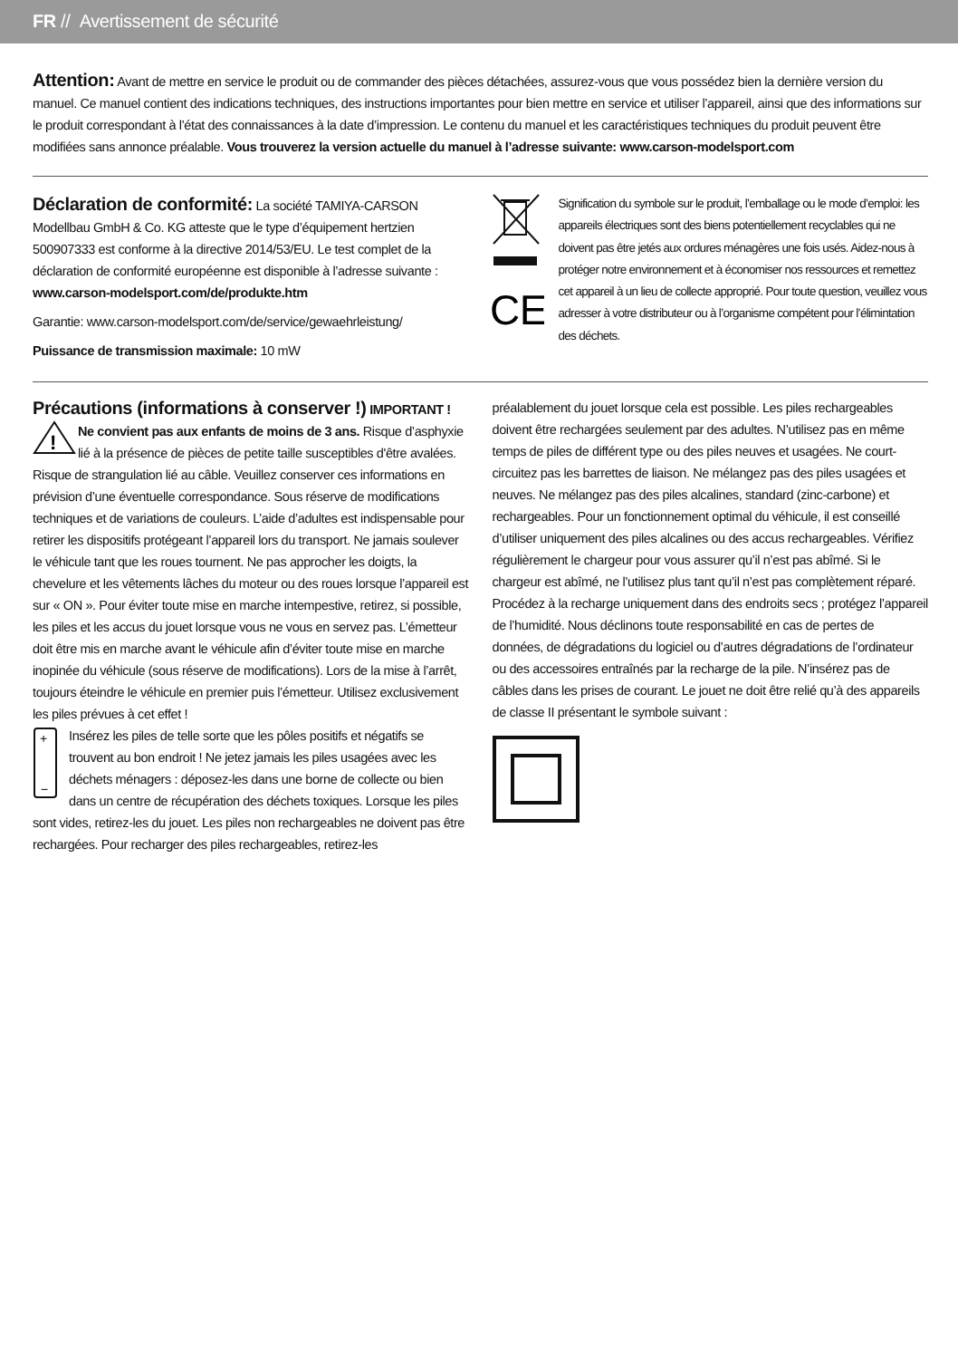FR // Avertissement de sécurité
Attention: Avant de mettre en service le produit ou de commander des pièces détachées, assurez-vous que vous possédez bien la dernière version du manuel. Ce manuel contient des indications techniques, des instructions importantes pour bien mettre en service et utiliser l’appareil, ainsi que des informations sur le produit correspondant à l’état des connaissances à la date d’impression. Le contenu du manuel et les caractéristiques techniques du produit peuvent être modifiées sans annonce préalable. Vous trouverez la version actuelle du manuel à l’adresse suivante: www.carson-modelsport.com
Déclaration de conformité: La société TAMIYA-CARSON Modellbau GmbH & Co. KG atteste que le type d’équipement hertzien 500907333 est conforme à la directive 2014/53/EU. Le test complet de la déclaration de conformité européenne est disponible à l’adresse suivante :
www.carson-modelsport.com/de/produkte.htm
Garantie: www.carson-modelsport.com/de/service/gewaehrleistung/
Puissance de transmission maximale: 10 mW
CE
Signification du symbole sur le produit, l’emballage ou le mode d’emploi: les appareils électriques sont des biens potentiellement recyclables qui ne doivent pas être jetés aux ordures ménagères une fois usés. Aidez-nous à protéger notre environnement et à économiser nos ressources et remettez cet appareil à un lieu de collecte approprié. Pour toute question, veuillez vous adresser à votre distributeur ou à l’organisme compétent pour l’élimintation des déchets.
Précautions (informations à conserver !) IMPORTANT !
!
Ne convient pas aux enfants de moins de 3 ans. Risque d’asphyxie lié à la présence de pièces de petite taille susceptibles d'être avalées. Risque de strangulation lié au câble. Veuillez conserver ces informations en prévision d’une éventuelle correspondance. Sous réserve de modifications techniques et de variations de couleurs. L’aide d’adultes est indispensable pour retirer les dispositifs protégeant l’appareil lors du transport. Ne jamais soulever le véhicule tant que les roues tournent. Ne pas approcher les doigts, la chevelure et les vêtements lâches du moteur ou des roues lorsque l’appareil est sur « ON ». Pour éviter toute mise en marche intempestive, retirez, si possible, les piles et les accus du jouet lorsque vous ne vous en servez pas. L’émetteur doit être mis en marche avant le véhicule afin d’éviter toute mise en marche inopinée du véhicule (sous réserve de modifications). Lors de la mise à l’arrêt, toujours éteindre le véhicule en premier puis l’émetteur. Utilisez exclusivement les piles prévues à cet effet !
+
−
Insérez les piles de telle sorte que les pôles positifs et négatifs se trouvent au bon endroit ! Ne jetez jamais les piles usagées avec les déchets ménagers : déposez-les dans une borne de collecte ou bien dans un centre de récupération des déchets toxiques. Lorsque les piles sont vides, retirez-les du jouet. Les piles non rechargeables ne doivent pas être rechargées. Pour recharger des piles rechargeables, retirez-les
préalablement du jouet lorsque cela est possible. Les piles rechargeables doivent être rechargées seulement par des adultes. N’utilisez pas en même temps de piles de différent type ou des piles neuves et usagées. Ne court-circuitez pas les barrettes de liaison. Ne mélangez pas des piles usagées et neuves. Ne mélangez pas des piles alcalines, standard (zinc-carbone) et rechargeables. Pour un fonctionnement optimal du véhicule, il est conseillé d’utiliser uniquement des piles alcalines ou des accus rechargeables. Vérifiez régulièrement le chargeur pour vous assurer qu’il n’est pas abîmé. Si le chargeur est abîmé, ne l’utilisez plus tant qu’il n’est pas complètement réparé. Procédez à la recharge uniquement dans des endroits secs ; protégez l’appareil de l’humidité. Nous déclinons toute responsabilité en cas de pertes de données, de dégradations du logiciel ou d’autres dégradations de l’ordinateur ou des accessoires entraînés par la recharge de la pile. N’insérez pas de câbles dans les prises de courant. Le jouet ne doit être relié qu’à des appareils de classe II présentant le symbole suivant :